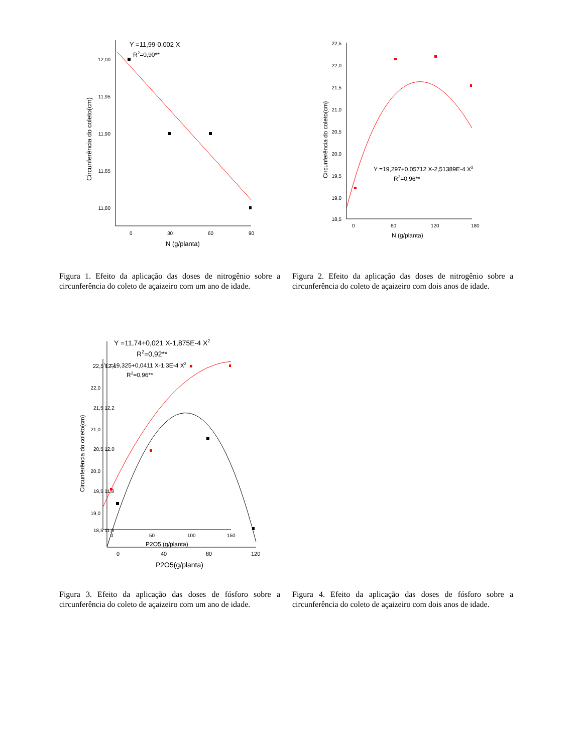Y =11,99-0,002 X
R2=0,90**
12,00
11,95
11,90
11,85
11,80
0
30
60
90
N (g/planta)
Circunferência do coleto(cm)
22,5
22,0
21,5
21,0
20,5
20,0
19,5
19,0
18,5
0
60
120
180
N (g/planta)
Circunferência do coleto(cm)
Y =19,297+0,05712 X-2,51389E-4 X2
R2=0,96**
Figura 1. Efeito da aplicação das doses de nitrogênio sobre a circunferência do coleto de açaizeiro com um ano de idade.
Figura 2. Efeito da aplicação das doses de nitrogênio sobre a circunferência do coleto de açaizeiro com dois anos de idade.
Y =11,74+0,021 X-1,875E-4 X2
R2=0,92**
Y =19,325+0,0411 X-1,3E-4 X2
R2=0,96**
22,5 12,4
22,0
21,5 12,2
21,0
20,5 12,0
20,0
19,5 11,8
19,0
18,5 11,6
0
50
100
150
P2O5 (g/planta)
0
40
80
120
P2O5(g/planta)
Circunferência do coleto(cm)
Figura 3. Efeito da aplicação das doses de fósforo sobre a circunferência do coleto de açaizeiro com um ano de idade.
Figura 4. Efeito da aplicação das doses de fósforo sobre a circunferência do coleto de açaizeiro com dois anos de idade.